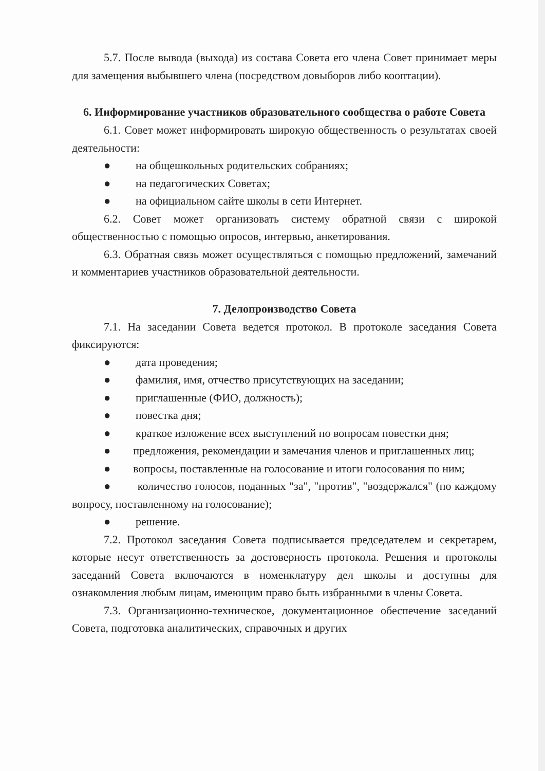5.7. После вывода (выхода) из состава Совета его члена Совет принимает меры для замещения выбывшего члена (посредством довыборов либо кооптации).
6. Информирование участников образовательного сообщества о работе Совета
6.1. Совет может информировать широкую общественность о результатах своей деятельности:
● на общешкольных родительских собраниях;
● на педагогических Советах;
● на официальном сайте школы в сети Интернет.
6.2. Совет может организовать систему обратной связи с широкой общественностью с помощью опросов, интервью, анкетирования.
6.3. Обратная связь может осуществляться с помощью предложений, замечаний и комментариев участников образовательной деятельности.
7. Делопроизводство Совета
7.1. На заседании Совета ведется протокол. В протоколе заседания Совета фиксируются:
● дата проведения;
● фамилия, имя, отчество присутствующих на заседании;
● приглашенные (ФИО, должность);
● повестка дня;
● краткое изложение всех выступлений по вопросам повестки дня;
● предложения, рекомендации и замечания членов и приглашенных лиц;
● вопросы, поставленные на голосование и итоги голосования по ним;
● количество голосов, поданных "за", "против", "воздержался" (по каждому вопросу, поставленному на голосование);
● решение.
7.2. Протокол заседания Совета подписывается председателем и секретарем, которые несут ответственность за достоверность протокола. Решения и протоколы заседаний Совета включаются в номенклатуру дел школы и доступны для ознакомления любым лицам, имеющим право быть избранными в члены Совета.
7.3. Организационно-техническое, документационное обеспечение заседаний Совета, подготовка аналитических, справочных и других